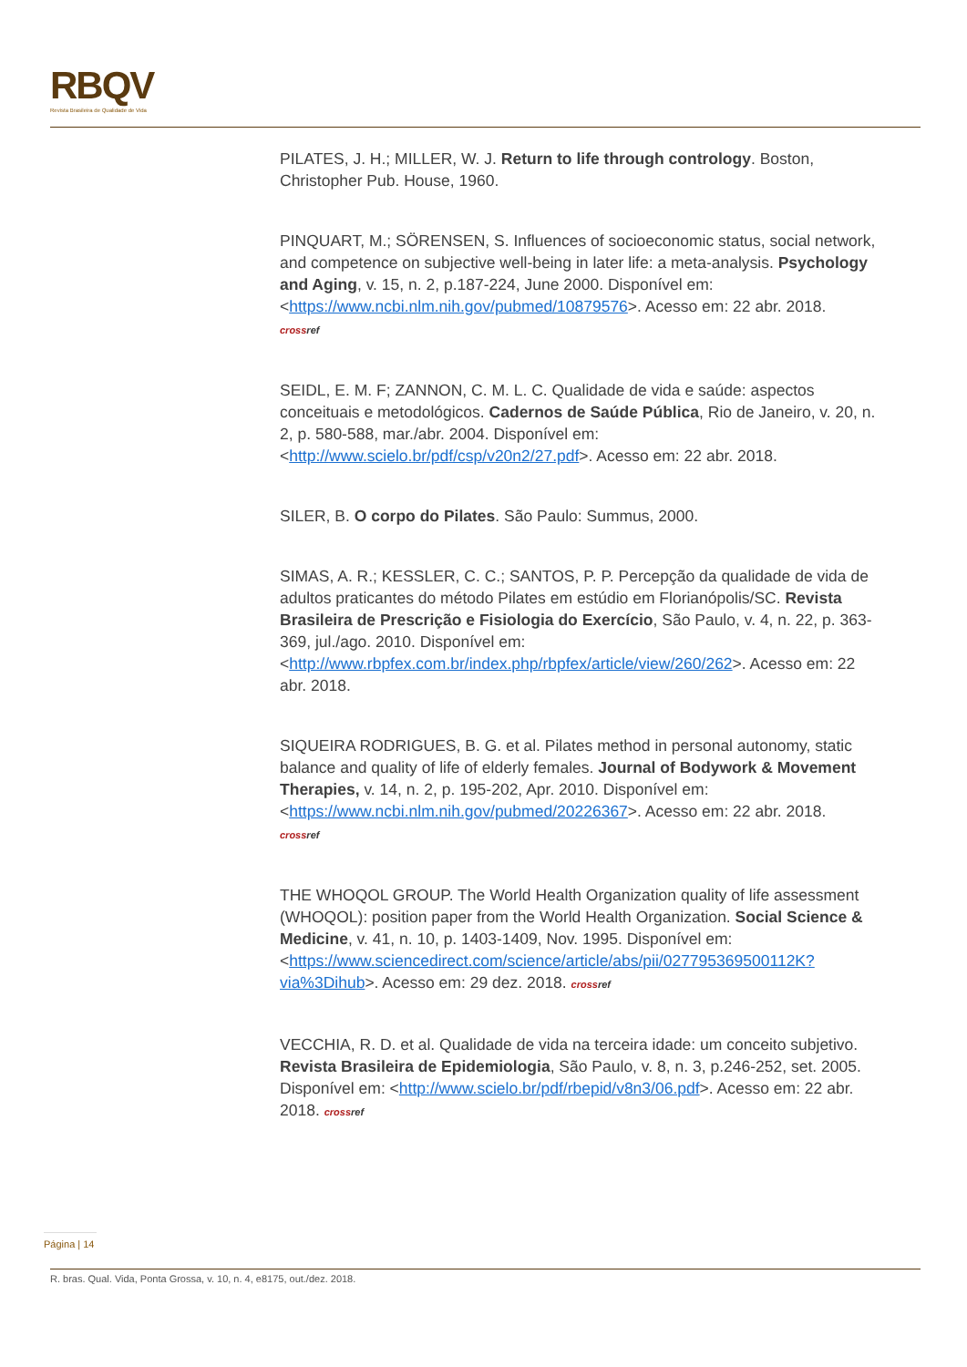RBQV
Revista Brasileira de Qualidade de Vida
PILATES, J. H.; MILLER, W. J. Return to life through contrology. Boston, Christopher Pub. House, 1960.
PINQUART, M.; SÖRENSEN, S. Influences of socioeconomic status, social network, and competence on subjective well-being in later life: a meta-analysis. Psychology and Aging, v. 15, n. 2, p.187-224, June 2000. Disponível em: <https://www.ncbi.nlm.nih.gov/pubmed/10879576>. Acesso em: 22 abr. 2018.
crossref
SEIDL, E. M. F; ZANNON, C. M. L. C. Qualidade de vida e saúde: aspectos conceituais e metodológicos. Cadernos de Saúde Pública, Rio de Janeiro, v. 20, n. 2, p. 580-588, mar./abr. 2004. Disponível em: <http://www.scielo.br/pdf/csp/v20n2/27.pdf>. Acesso em: 22 abr. 2018.
SILER, B. O corpo do Pilates. São Paulo: Summus, 2000.
SIMAS, A. R.; KESSLER, C. C.; SANTOS, P. P. Percepção da qualidade de vida de adultos praticantes do método Pilates em estúdio em Florianópolis/SC. Revista Brasileira de Prescrição e Fisiologia do Exercício, São Paulo, v. 4, n. 22, p. 363-369, jul./ago. 2010. Disponível em: <http://www.rbpfex.com.br/index.php/rbpfex/article/view/260/262>. Acesso em: 22 abr. 2018.
SIQUEIRA RODRIGUES, B. G. et al. Pilates method in personal autonomy, static balance and quality of life of elderly females. Journal of Bodywork & Movement Therapies, v. 14, n. 2, p. 195-202, Apr. 2010. Disponível em: <https://www.ncbi.nlm.nih.gov/pubmed/20226367>. Acesso em: 22 abr. 2018.
crossref
THE WHOQOL GROUP. The World Health Organization quality of life assessment (WHOQOL): position paper from the World Health Organization. Social Science & Medicine, v. 41, n. 10, p. 1403-1409, Nov. 1995. Disponível em: <https://www.sciencedirect.com/science/article/abs/pii/027795369500112K?via%3Dihub>. Acesso em: 29 dez. 2018. crossref
VECCHIA, R. D. et al. Qualidade de vida na terceira idade: um conceito subjetivo. Revista Brasileira de Epidemiologia, São Paulo, v. 8, n. 3, p.246-252, set. 2005. Disponível em: <http://www.scielo.br/pdf/rbepid/v8n3/06.pdf>. Acesso em: 22 abr. 2018. crossref
Página | 14
R. bras. Qual. Vida, Ponta Grossa, v. 10, n. 4, e8175, out./dez. 2018.